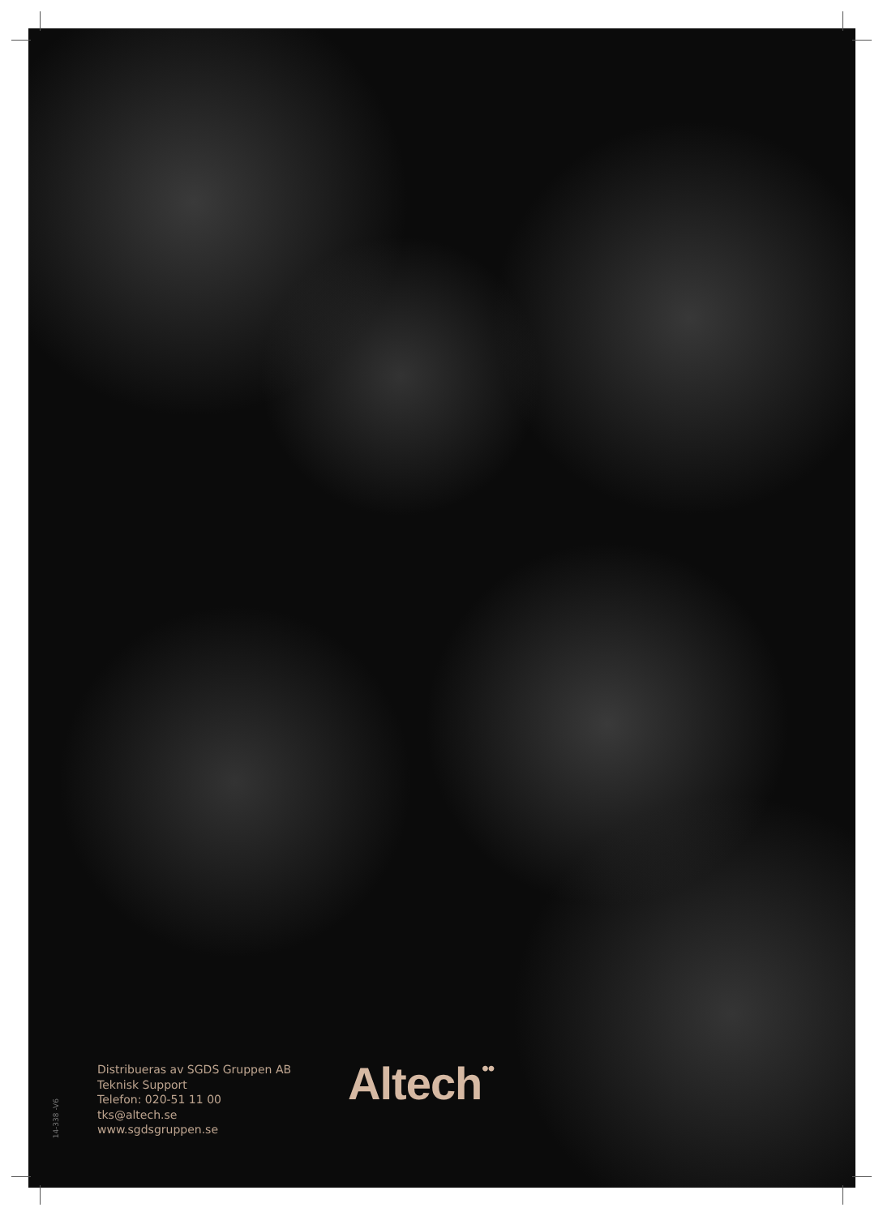14-338 -V6
Distribueras av SGDS Gruppen AB
Teknisk Support
Telefon: 020-51 11 00
tks@altech.se
www.sgdsgruppen.se
Altech••